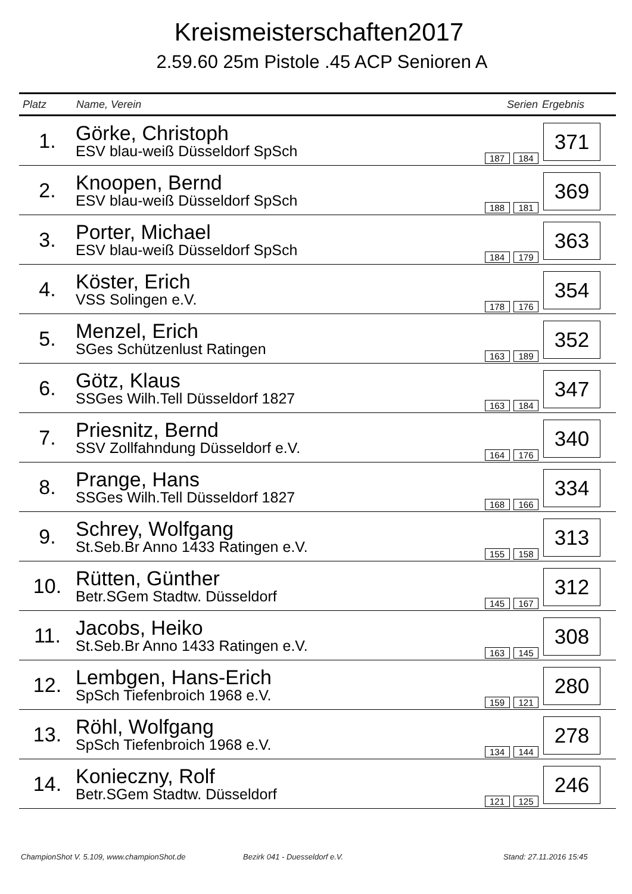Kreismeisterschaften2017
2.59.60 25m Pistole .45 ACP Senioren A
| Platz | Name, Verein | Serien | Ergebnis |
| --- | --- | --- | --- |
| 1. | Görke, Christoph ESV blau-weiß Düsseldorf SpSch | 187 184 | 371 |
| 2. | Knoopen, Bernd ESV blau-weiß Düsseldorf SpSch | 188 181 | 369 |
| 3. | Porter, Michael ESV blau-weiß Düsseldorf SpSch | 184 179 | 363 |
| 4. | Köster, Erich VSS Solingen e.V. | 178 176 | 354 |
| 5. | Menzel, Erich SGes Schützenlust Ratingen | 163 189 | 352 |
| 6. | Götz, Klaus SSGes Wilh.Tell Düsseldorf 1827 | 163 184 | 347 |
| 7. | Priesnitz, Bernd SSV Zollfahndung Düsseldorf e.V. | 164 176 | 340 |
| 8. | Prange, Hans SSGes Wilh.Tell Düsseldorf 1827 | 168 166 | 334 |
| 9. | Schrey, Wolfgang St.Seb.Br Anno 1433 Ratingen e.V. | 155 158 | 313 |
| 10. | Rütten, Günther Betr.SGem Stadtw. Düsseldorf | 145 167 | 312 |
| 11. | Jacobs, Heiko St.Seb.Br Anno 1433 Ratingen e.V. | 163 145 | 308 |
| 12. | Lembgen, Hans-Erich SpSch Tiefenbroich 1968 e.V. | 159 121 | 280 |
| 13. | Röhl, Wolfgang SpSch Tiefenbroich 1968 e.V. | 134 144 | 278 |
| 14. | Konieczny, Rolf Betr.SGem Stadtw. Düsseldorf | 121 125 | 246 |
ChampionShot V. 5.109, www.championShot.de
Bezirk 041 - Duesseldorf e.V. Stand: 27.11.2016 15:45